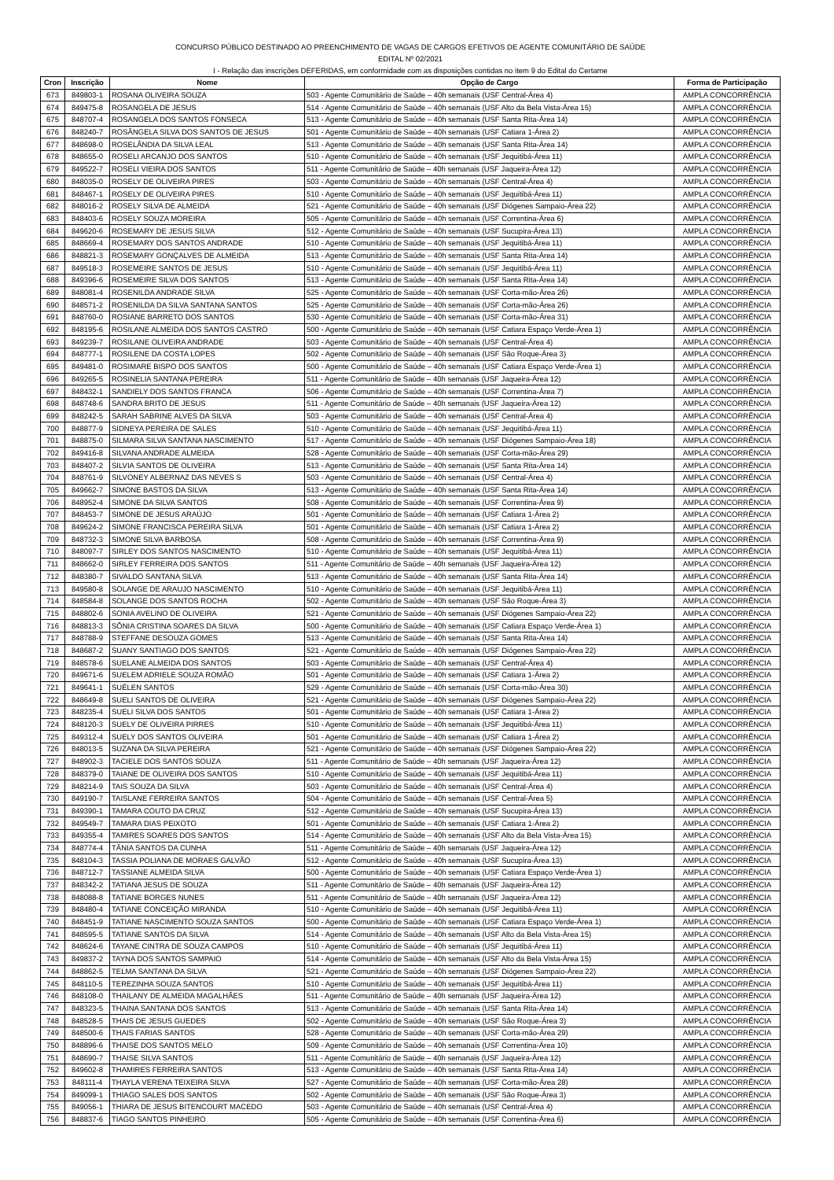CONCURSO PÚBLICO DESTINADO AO PREENCHIMENTO DE VAGAS DE CARGOS EFETIVOS DE AGENTE COMUNITÁRIO DE SAÚDE
EDITAL Nº 02/2021
I - Relação das inscrições DEFERIDAS, em conformidade com as disposições contidas no item 9 do Edital do Certame
| Cron | Inscrição | Nome | Opção de Cargo | Forma de Participação |
| --- | --- | --- | --- | --- |
| 673 | 849803-1 | ROSANA OLIVEIRA SOUZA | 503 - Agente Comunitário de Saúde – 40h semanais (USF Central-Área 4) | AMPLA CONCORRÊNCIA |
| 674 | 849475-8 | ROSANGELA DE JESUS | 514 - Agente Comunitário de Saúde – 40h semanais (USF Alto da Bela Vista-Área 15) | AMPLA CONCORRÊNCIA |
| 675 | 848707-4 | ROSANGELA DOS SANTOS FONSECA | 513 - Agente Comunitário de Saúde – 40h semanais (USF Santa Rita-Área 14) | AMPLA CONCORRÊNCIA |
| 676 | 848240-7 | ROSÂNGELA SILVA DOS SANTOS DE JESUS | 501 - Agente Comunitário de Saúde – 40h semanais (USF Catiara 1-Área 2) | AMPLA CONCORRÊNCIA |
| 677 | 848698-0 | ROSELÂNDIA DA SILVA LEAL | 513 - Agente Comunitário de Saúde – 40h semanais (USF Santa Rita-Área 14) | AMPLA CONCORRÊNCIA |
| 678 | 848655-0 | ROSELI ARCANJO DOS SANTOS | 510 - Agente Comunitário de Saúde – 40h semanais (USF Jequitibá-Área 11) | AMPLA CONCORRÊNCIA |
| 679 | 849522-7 | ROSELI VIEIRA DOS SANTOS | 511 - Agente Comunitário de Saúde – 40h semanais (USF Jaqueira-Área 12) | AMPLA CONCORRÊNCIA |
| 680 | 848035-0 | ROSELY DE OLIVEIRA PIRES | 503 - Agente Comunitário de Saúde – 40h semanais (USF Central-Área 4) | AMPLA CONCORRÊNCIA |
| 681 | 848467-1 | ROSELY DE OLIVEIRA PIRES | 510 - Agente Comunitário de Saúde – 40h semanais (USF Jequitibá-Área 11) | AMPLA CONCORRÊNCIA |
| 682 | 848016-2 | ROSELY SILVA DE ALMEIDA | 521 - Agente Comunitário de Saúde – 40h semanais (USF Diógenes Sampaio-Área 22) | AMPLA CONCORRÊNCIA |
| 683 | 848403-6 | ROSELY SOUZA MOREIRA | 505 - Agente Comunitário de Saúde – 40h semanais (USF Correntina-Área 6) | AMPLA CONCORRÊNCIA |
| 684 | 849620-6 | ROSEMARY DE JESUS SILVA | 512 - Agente Comunitário de Saúde – 40h semanais (USF Sucupira-Área 13) | AMPLA CONCORRÊNCIA |
| 685 | 848669-4 | ROSEMARY DOS SANTOS ANDRADE | 510 - Agente Comunitário de Saúde – 40h semanais (USF Jequitibá-Área 11) | AMPLA CONCORRÊNCIA |
| 686 | 848821-3 | ROSEMARY GONÇALVES DE ALMEIDA | 513 - Agente Comunitário de Saúde – 40h semanais (USF Santa Rita-Área 14) | AMPLA CONCORRÊNCIA |
| 687 | 849518-3 | ROSEMEIRE SANTOS DE JESUS | 510 - Agente Comunitário de Saúde – 40h semanais (USF Jequitibá-Área 11) | AMPLA CONCORRÊNCIA |
| 688 | 849396-6 | ROSEMEIRE SILVA DOS SANTOS | 513 - Agente Comunitário de Saúde – 40h semanais (USF Santa Rita-Área 14) | AMPLA CONCORRÊNCIA |
| 689 | 848081-4 | ROSENILDA ANDRADE SILVA | 525 - Agente Comunitário de Saúde – 40h semanais (USF Corta-mão-Área 26) | AMPLA CONCORRÊNCIA |
| 690 | 848571-2 | ROSENILDA DA SILVA SANTANA SANTOS | 525 - Agente Comunitário de Saúde – 40h semanais (USF Corta-mão-Área 26) | AMPLA CONCORRÊNCIA |
| 691 | 848760-0 | ROSIANE BARRETO DOS SANTOS | 530 - Agente Comunitário de Saúde – 40h semanais (USF Corta-mão-Área 31) | AMPLA CONCORRÊNCIA |
| 692 | 848195-6 | ROSILANE ALMEIDA DOS SANTOS CASTRO | 500 - Agente Comunitário de Saúde – 40h semanais (USF Catiara Espaço Verde-Área 1) | AMPLA CONCORRÊNCIA |
| 693 | 849239-7 | ROSILANE OLIVEIRA ANDRADE | 503 - Agente Comunitário de Saúde – 40h semanais (USF Central-Área 4) | AMPLA CONCORRÊNCIA |
| 694 | 848777-1 | ROSILENE DA COSTA LOPES | 502 - Agente Comunitário de Saúde – 40h semanais (USF São Roque-Área 3) | AMPLA CONCORRÊNCIA |
| 695 | 849481-0 | ROSIMARE BISPO DOS SANTOS | 500 - Agente Comunitário de Saúde – 40h semanais (USF Catiara Espaço Verde-Área 1) | AMPLA CONCORRÊNCIA |
| 696 | 849265-5 | ROSINELIA SANTANA PEREIRA | 511 - Agente Comunitário de Saúde – 40h semanais (USF Jaqueira-Área 12) | AMPLA CONCORRÊNCIA |
| 697 | 848432-1 | SANDIELY DOS SANTOS FRANCA | 506 - Agente Comunitário de Saúde – 40h semanais (USF Correntina-Área 7) | AMPLA CONCORRÊNCIA |
| 698 | 848748-6 | SANDRA BRITO DE JESUS | 511 - Agente Comunitário de Saúde – 40h semanais (USF Jaqueira-Área 12) | AMPLA CONCORRÊNCIA |
| 699 | 848242-5 | SARAH SABRINE ALVES DA SILVA | 503 - Agente Comunitário de Saúde – 40h semanais (USF Central-Área 4) | AMPLA CONCORRÊNCIA |
| 700 | 848877-9 | SIDNEYA PEREIRA DE SALES | 510 - Agente Comunitário de Saúde – 40h semanais (USF Jequitibá-Área 11) | AMPLA CONCORRÊNCIA |
| 701 | 848875-0 | SILMARA SILVA SANTANA NASCIMENTO | 517 - Agente Comunitário de Saúde – 40h semanais (USF Diógenes Sampaio-Área 18) | AMPLA CONCORRÊNCIA |
| 702 | 849416-8 | SILVANA ANDRADE ALMEIDA | 528 - Agente Comunitário de Saúde – 40h semanais (USF Corta-mão-Área 29) | AMPLA CONCORRÊNCIA |
| 703 | 848407-2 | SILVIA SANTOS DE OLIVEIRA | 513 - Agente Comunitário de Saúde – 40h semanais (USF Santa Rita-Área 14) | AMPLA CONCORRÊNCIA |
| 704 | 848761-9 | SILVONEY ALBERNAZ DAS NEVES S | 503 - Agente Comunitário de Saúde – 40h semanais (USF Central-Área 4) | AMPLA CONCORRÊNCIA |
| 705 | 849662-7 | SIMONE BASTOS DA SILVA | 513 - Agente Comunitário de Saúde – 40h semanais (USF Santa Rita-Área 14) | AMPLA CONCORRÊNCIA |
| 706 | 848952-4 | SIMONE DA SILVA SANTOS | 508 - Agente Comunitário de Saúde – 40h semanais (USF Correntina-Área 9) | AMPLA CONCORRÊNCIA |
| 707 | 848453-7 | SIMONE DE JESUS ARAÚJO | 501 - Agente Comunitário de Saúde – 40h semanais (USF Catiara 1-Área 2) | AMPLA CONCORRÊNCIA |
| 708 | 849624-2 | SIMONE FRANCISCA PEREIRA SILVA | 501 - Agente Comunitário de Saúde – 40h semanais (USF Catiara 1-Área 2) | AMPLA CONCORRÊNCIA |
| 709 | 848732-3 | SIMONE SILVA BARBOSA | 508 - Agente Comunitário de Saúde – 40h semanais (USF Correntina-Área 9) | AMPLA CONCORRÊNCIA |
| 710 | 848097-7 | SIRLEY DOS SANTOS NASCIMENTO | 510 - Agente Comunitário de Saúde – 40h semanais (USF Jequitibá-Área 11) | AMPLA CONCORRÊNCIA |
| 711 | 848662-0 | SIRLEY FERREIRA DOS SANTOS | 511 - Agente Comunitário de Saúde – 40h semanais (USF Jaqueira-Área 12) | AMPLA CONCORRÊNCIA |
| 712 | 848380-7 | SIVALDO SANTANA SILVA | 513 - Agente Comunitário de Saúde – 40h semanais (USF Santa Rita-Área 14) | AMPLA CONCORRÊNCIA |
| 713 | 849580-8 | SOLANGE DE ARAUJO NASCIMENTO | 510 - Agente Comunitário de Saúde – 40h semanais (USF Jequitibá-Área 11) | AMPLA CONCORRÊNCIA |
| 714 | 848584-8 | SOLANGE DOS SANTOS ROCHA | 502 - Agente Comunitário de Saúde – 40h semanais (USF São Roque-Área 3) | AMPLA CONCORRÊNCIA |
| 715 | 848802-6 | SONIA AVELINO DE OLIVEIRA | 521 - Agente Comunitário de Saúde – 40h semanais (USF Diógenes Sampaio-Área 22) | AMPLA CONCORRÊNCIA |
| 716 | 848813-3 | SÔNIA CRISTINA SOARES DA SILVA | 500 - Agente Comunitário de Saúde – 40h semanais (USF Catiara Espaço Verde-Área 1) | AMPLA CONCORRÊNCIA |
| 717 | 848788-9 | STEFFANE DESOUZA GOMES | 513 - Agente Comunitário de Saúde – 40h semanais (USF Santa Rita-Área 14) | AMPLA CONCORRÊNCIA |
| 718 | 848687-2 | SUANY SANTIAGO DOS SANTOS | 521 - Agente Comunitário de Saúde – 40h semanais (USF Diógenes Sampaio-Área 22) | AMPLA CONCORRÊNCIA |
| 719 | 848578-6 | SUELANE ALMEIDA DOS SANTOS | 503 - Agente Comunitário de Saúde – 40h semanais (USF Central-Área 4) | AMPLA CONCORRÊNCIA |
| 720 | 849671-6 | SUELEM ADRIELE SOUZA ROMÃO | 501 - Agente Comunitário de Saúde – 40h semanais (USF Catiara 1-Área 2) | AMPLA CONCORRÊNCIA |
| 721 | 849641-1 | SUÉLEN SANTOS | 529 - Agente Comunitário de Saúde – 40h semanais (USF Corta-mão-Área 30) | AMPLA CONCORRÊNCIA |
| 722 | 848649-8 | SUELI SANTOS DE OLIVEIRA | 521 - Agente Comunitário de Saúde – 40h semanais (USF Diógenes Sampaio-Área 22) | AMPLA CONCORRÊNCIA |
| 723 | 848235-4 | SUELI SILVA DOS SANTOS | 501 - Agente Comunitário de Saúde – 40h semanais (USF Catiara 1-Área 2) | AMPLA CONCORRÊNCIA |
| 724 | 848120-3 | SUELY DE OLIVEIRA PIRRES | 510 - Agente Comunitário de Saúde – 40h semanais (USF Jequitibá-Área 11) | AMPLA CONCORRÊNCIA |
| 725 | 849312-4 | SUELY DOS SANTOS OLIVEIRA | 501 - Agente Comunitário de Saúde – 40h semanais (USF Catiara 1-Área 2) | AMPLA CONCORRÊNCIA |
| 726 | 848013-5 | SUZANA DA SILVA PEREIRA | 521 - Agente Comunitário de Saúde – 40h semanais (USF Diógenes Sampaio-Área 22) | AMPLA CONCORRÊNCIA |
| 727 | 848902-3 | TACIELE DOS SANTOS SOUZA | 511 - Agente Comunitário de Saúde – 40h semanais (USF Jaqueira-Área 12) | AMPLA CONCORRÊNCIA |
| 728 | 848379-0 | TAIANE DE OLIVEIRA DOS SANTOS | 510 - Agente Comunitário de Saúde – 40h semanais (USF Jequitibá-Área 11) | AMPLA CONCORRÊNCIA |
| 729 | 848214-9 | TAIS SOUZA DA SILVA | 503 - Agente Comunitário de Saúde – 40h semanais (USF Central-Área 4) | AMPLA CONCORRÊNCIA |
| 730 | 849190-7 | TAISLANE FERREIRA SANTOS | 504 - Agente Comunitário de Saúde – 40h semanais (USF Central-Área 5) | AMPLA CONCORRÊNCIA |
| 731 | 849390-1 | TAMARA COUTO DA CRUZ | 512 - Agente Comunitário de Saúde – 40h semanais (USF Sucupira-Área 13) | AMPLA CONCORRÊNCIA |
| 732 | 849549-7 | TAMARA DIAS PEIXOTO | 501 - Agente Comunitário de Saúde – 40h semanais (USF Catiara 1-Área 2) | AMPLA CONCORRÊNCIA |
| 733 | 849355-4 | TAMIRES SOARES DOS SANTOS | 514 - Agente Comunitário de Saúde – 40h semanais (USF Alto da Bela Vista-Área 15) | AMPLA CONCORRÊNCIA |
| 734 | 848774-4 | TÂNIA SANTOS DA CUNHA | 511 - Agente Comunitário de Saúde – 40h semanais (USF Jaqueira-Área 12) | AMPLA CONCORRÊNCIA |
| 735 | 848104-3 | TASSIA POLIANA DE MORAES GALVÃO | 512 - Agente Comunitário de Saúde – 40h semanais (USF Sucupira-Área 13) | AMPLA CONCORRÊNCIA |
| 736 | 848712-7 | TASSIANE ALMEIDA SILVA | 500 - Agente Comunitário de Saúde – 40h semanais (USF Catiara Espaço Verde-Área 1) | AMPLA CONCORRÊNCIA |
| 737 | 848342-2 | TATIANA JESUS DE SOUZA | 511 - Agente Comunitário de Saúde – 40h semanais (USF Jaqueira-Área 12) | AMPLA CONCORRÊNCIA |
| 738 | 848088-8 | TATIANE BORGES NUNES | 511 - Agente Comunitário de Saúde – 40h semanais (USF Jaqueira-Área 12) | AMPLA CONCORRÊNCIA |
| 739 | 848480-4 | TATIANE CONCEIÇÃO MIRANDA | 510 - Agente Comunitário de Saúde – 40h semanais (USF Jequitibá-Área 11) | AMPLA CONCORRÊNCIA |
| 740 | 848451-9 | TATIANE NASCIMENTO SOUZA SANTOS | 500 - Agente Comunitário de Saúde – 40h semanais (USF Catiara Espaço Verde-Área 1) | AMPLA CONCORRÊNCIA |
| 741 | 848595-5 | TATIANE SANTOS DA SILVA | 514 - Agente Comunitário de Saúde – 40h semanais (USF Alto da Bela Vista-Área 15) | AMPLA CONCORRÊNCIA |
| 742 | 848624-6 | TAYANE CINTRA DE SOUZA CAMPOS | 510 - Agente Comunitário de Saúde – 40h semanais (USF Jequitibá-Área 11) | AMPLA CONCORRÊNCIA |
| 743 | 849837-2 | TAYNA DOS SANTOS SAMPAIO | 514 - Agente Comunitário de Saúde – 40h semanais (USF Alto da Bela Vista-Área 15) | AMPLA CONCORRÊNCIA |
| 744 | 848862-5 | TELMA SANTANA DA SILVA | 521 - Agente Comunitário de Saúde – 40h semanais (USF Diógenes Sampaio-Área 22) | AMPLA CONCORRÊNCIA |
| 745 | 848110-5 | TEREZINHA SOUZA SANTOS | 510 - Agente Comunitário de Saúde – 40h semanais (USF Jequitibá-Área 11) | AMPLA CONCORRÊNCIA |
| 746 | 848108-0 | THAILANY DE ALMEIDA MAGALHÃES | 511 - Agente Comunitário de Saúde – 40h semanais (USF Jaqueira-Área 12) | AMPLA CONCORRÊNCIA |
| 747 | 848323-5 | THAINA SANTANA DOS SANTOS | 513 - Agente Comunitário de Saúde – 40h semanais (USF Santa Rita-Área 14) | AMPLA CONCORRÊNCIA |
| 748 | 848528-5 | THAIS DE JESUS GUEDES | 502 - Agente Comunitário de Saúde – 40h semanais (USF São Roque-Área 3) | AMPLA CONCORRÊNCIA |
| 749 | 848500-6 | THAIS FARIAS SANTOS | 528 - Agente Comunitário de Saúde – 40h semanais (USF Corta-mão-Área 29) | AMPLA CONCORRÊNCIA |
| 750 | 848896-6 | THAISE DOS SANTOS MELO | 509 - Agente Comunitário de Saúde – 40h semanais (USF Correntina-Área 10) | AMPLA CONCORRÊNCIA |
| 751 | 848690-7 | THAISE SILVA SANTOS | 511 - Agente Comunitário de Saúde – 40h semanais (USF Jaqueira-Área 12) | AMPLA CONCORRÊNCIA |
| 752 | 849602-8 | THAMIRES FERREIRA SANTOS | 513 - Agente Comunitário de Saúde – 40h semanais (USF Santa Rita-Área 14) | AMPLA CONCORRÊNCIA |
| 753 | 848111-4 | THAYLA VERENA TEIXEIRA SILVA | 527 - Agente Comunitário de Saúde – 40h semanais (USF Corta-mão-Área 28) | AMPLA CONCORRÊNCIA |
| 754 | 849099-1 | THIAGO SALES DOS SANTOS | 502 - Agente Comunitário de Saúde – 40h semanais (USF São Roque-Área 3) | AMPLA CONCORRÊNCIA |
| 755 | 849056-1 | THIARA DE JESUS BITENCOURT MACEDO | 503 - Agente Comunitário de Saúde – 40h semanais (USF Central-Área 4) | AMPLA CONCORRÊNCIA |
| 756 | 848837-6 | TIAGO SANTOS PINHEIRO | 505 - Agente Comunitário de Saúde – 40h semanais (USF Correntina-Área 6) | AMPLA CONCORRÊNCIA |